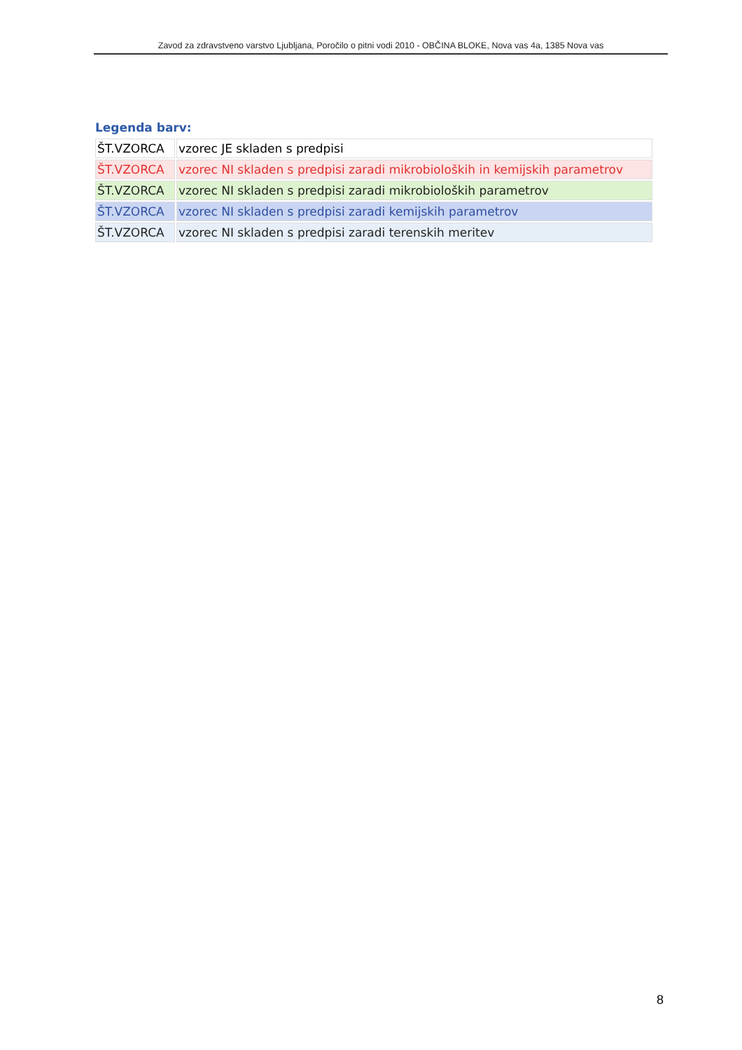Zavod za zdravstveno varstvo Ljubljana, Poročilo o pitni vodi 2010 - OBČINA BLOKE, Nova vas 4a, 1385 Nova vas
Legenda barv:
| ŠT.VZORCA | vzorec JE skladen s predpisi |
| ŠT.VZORCA | vzorec NI skladen s predpisi zaradi mikrobioloških in kemijskih parametrov |
| ŠT.VZORCA | vzorec NI skladen s predpisi zaradi mikrobioloških parametrov |
| ŠT.VZORCA | vzorec NI skladen s predpisi zaradi kemijskih parametrov |
| ŠT.VZORCA | vzorec NI skladen s predpisi zaradi terenskih meritev |
8